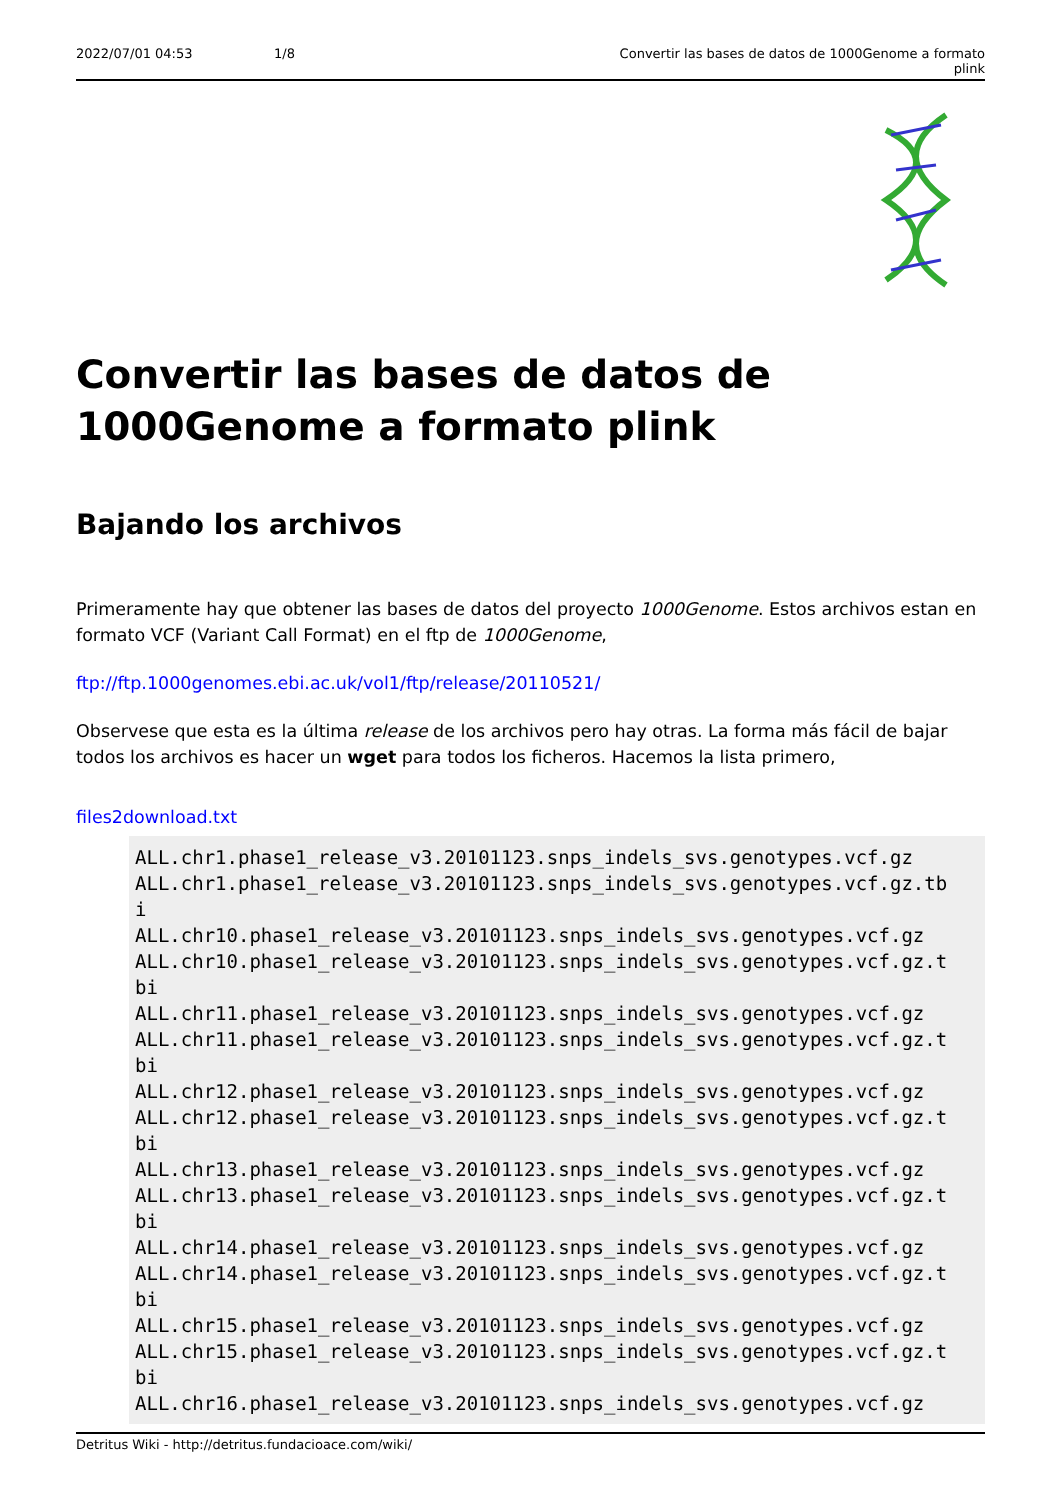2022/07/01 04:53 1/8 Convertir las bases de datos de 1000Genome a formato plink
Convertir las bases de datos de 1000Genome a formato plink
Bajando los archivos
Primeramente hay que obtener las bases de datos del proyecto 1000Genome. Estos archivos estan en formato VCF (Variant Call Format) en el ftp de 1000Genome,
ftp://ftp.1000genomes.ebi.ac.uk/vol1/ftp/release/20110521/
Observese que esta es la última release de los archivos pero hay otras. La forma más fácil de bajar todos los archivos es hacer un wget para todos los ficheros. Hacemos la lista primero,
files2download.txt
ALL.chr1.phase1_release_v3.20101123.snps_indels_svs.genotypes.vcf.gz
ALL.chr1.phase1_release_v3.20101123.snps_indels_svs.genotypes.vcf.gz.tb
i
ALL.chr10.phase1_release_v3.20101123.snps_indels_svs.genotypes.vcf.gz
ALL.chr10.phase1_release_v3.20101123.snps_indels_svs.genotypes.vcf.gz.t
bi
ALL.chr11.phase1_release_v3.20101123.snps_indels_svs.genotypes.vcf.gz
ALL.chr11.phase1_release_v3.20101123.snps_indels_svs.genotypes.vcf.gz.t
bi
ALL.chr12.phase1_release_v3.20101123.snps_indels_svs.genotypes.vcf.gz
ALL.chr12.phase1_release_v3.20101123.snps_indels_svs.genotypes.vcf.gz.t
bi
ALL.chr13.phase1_release_v3.20101123.snps_indels_svs.genotypes.vcf.gz
ALL.chr13.phase1_release_v3.20101123.snps_indels_svs.genotypes.vcf.gz.t
bi
ALL.chr14.phase1_release_v3.20101123.snps_indels_svs.genotypes.vcf.gz
ALL.chr14.phase1_release_v3.20101123.snps_indels_svs.genotypes.vcf.gz.t
bi
ALL.chr15.phase1_release_v3.20101123.snps_indels_svs.genotypes.vcf.gz
ALL.chr15.phase1_release_v3.20101123.snps_indels_svs.genotypes.vcf.gz.t
bi
ALL.chr16.phase1_release_v3.20101123.snps_indels_svs.genotypes.vcf.gz
Detritus Wiki - http://detritus.fundacioace.com/wiki/